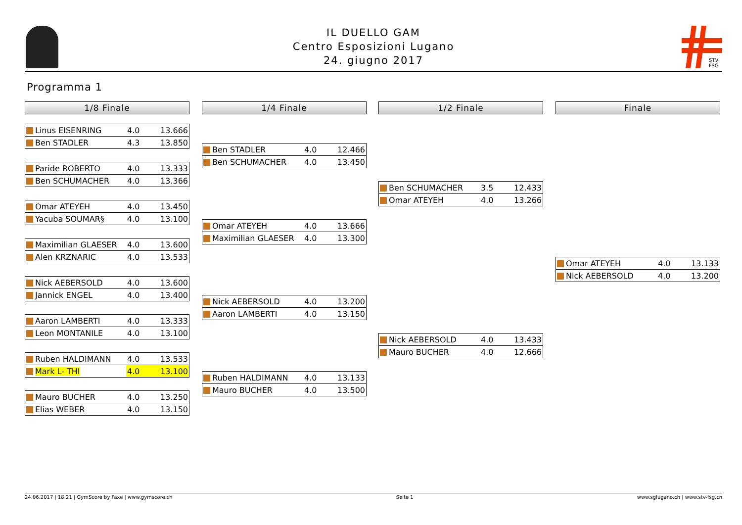IL DUELLO GAM
Centro Esposizioni Lugano
24. giugno 2017
STV
FSG
Programma 1
1/8 Finale 1/4 Finale 1/2 Finale Finale
| Linus EISENRING | 4.0 | 13.666 |
| Ben STADLER | 4.3 | 13.850 |
| Paride ROBERTO | 4.0 | 13.333 |
| Ben SCHUMACHER | 4.0 | 13.366 |
| Omar ATEYEH | 4.0 | 13.450 |
| Yacuba SOUMAR§ | 4.0 | 13.100 |
| Maximilian GLAESER | 4.0 | 13.600 |
| Alen KRZNARIC | 4.0 | 13.533 |
| Nick AEBERSOLD | 4.0 | 13.600 |
| Jannick ENGEL | 4.0 | 13.400 |
| Aaron LAMBERTI | 4.0 | 13.333 |
| Leon MONTANILE | 4.0 | 13.100 |
| Ruben HALDIMANN | 4.0 | 13.533 |
| Mark L- THI | 4.0 | 13.100 |
| Mauro BUCHER | 4.0 | 13.250 |
| Elias WEBER | 4.0 | 13.150 |
| Ben STADLER | 4.0 | 12.466 |
| Ben SCHUMACHER | 4.0 | 13.450 |
| Omar ATEYEH | 4.0 | 13.666 |
| Maximilian GLAESER | 4.0 | 13.300 |
| Nick AEBERSOLD | 4.0 | 13.200 |
| Aaron LAMBERTI | 4.0 | 13.150 |
| Ruben HALDIMANN | 4.0 | 13.133 |
| Mauro BUCHER | 4.0 | 13.500 |
| Ben SCHUMACHER | 3.5 | 12.433 |
| Omar ATEYEH | 4.0 | 13.266 |
| Nick AEBERSOLD | 4.0 | 13.433 |
| Mauro BUCHER | 4.0 | 12.666 |
| Omar ATEYEH | 4.0 | 13.133 |
| Nick AEBERSOLD | 4.0 | 13.200 |
24.06.2017 | 18:21 | GymScore by Faxe | www.gymscore.ch Seite 1 www.sglugano.ch | www.stv-fsg.ch